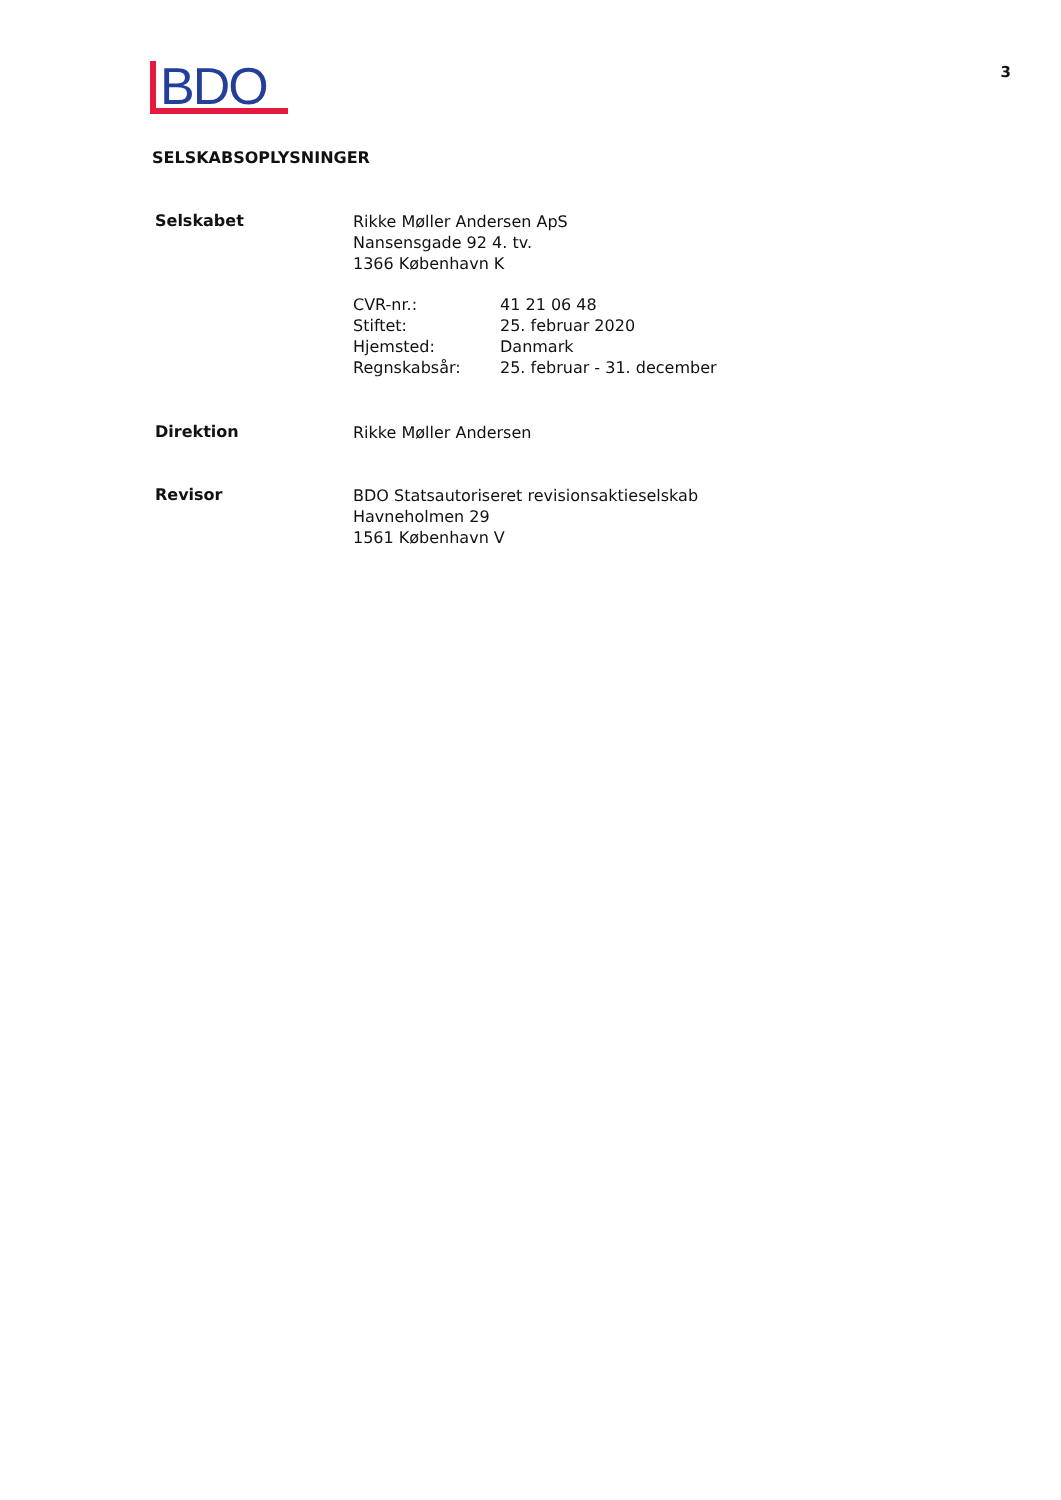BDO
3
SELSKABSOPLYSNINGER
Selskabet
Rikke Møller Andersen ApS
Nansensgade 92 4. tv.
1366 København K
CVR-nr.: 41 21 06 48 Stiftet: 25. februar 2020 Hjemsted: Danmark Regnskabsår: 25. februar - 31. december
Direktion
Rikke Møller Andersen
Revisor
BDO Statsautoriseret revisionsaktieselskab
Havneholmen 29
1561 København V